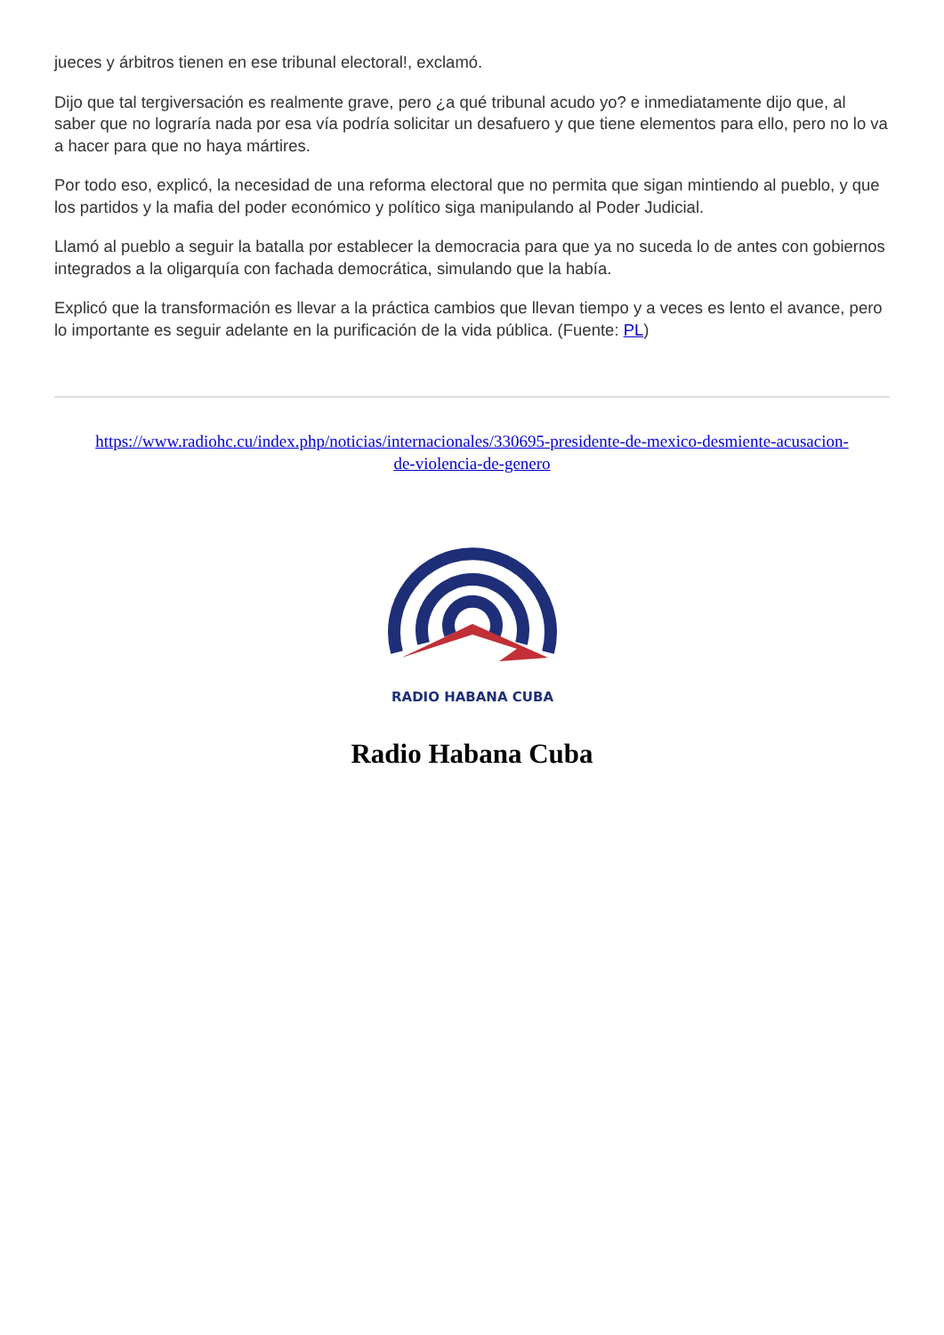jueces y árbitros tienen en ese tribunal electoral!, exclamó.
Dijo que tal tergiversación es realmente grave, pero ¿a qué tribunal acudo yo? e inmediatamente dijo que, al saber que no lograría nada por esa vía podría solicitar un desafuero y que tiene elementos para ello, pero no lo va a hacer para que no haya mártires.
Por todo eso, explicó, la necesidad de una reforma electoral que no permita que sigan mintiendo al pueblo, y que los partidos y la mafia del poder económico y político siga manipulando al Poder Judicial.
Llamó al pueblo a seguir la batalla por establecer la democracia para que ya no suceda lo de antes con gobiernos integrados a la oligarquía con fachada democrática, simulando que la había.
Explicó que la transformación es llevar a la práctica cambios que llevan tiempo y a veces es lento el avance, pero lo importante es seguir adelante en la purificación de la vida pública. (Fuente: PL)
https://www.radiohc.cu/index.php/noticias/internacionales/330695-presidente-de-mexico-desmiente-acusacion-de-violencia-de-genero
RADIO HABANA CUBA
Radio Habana Cuba